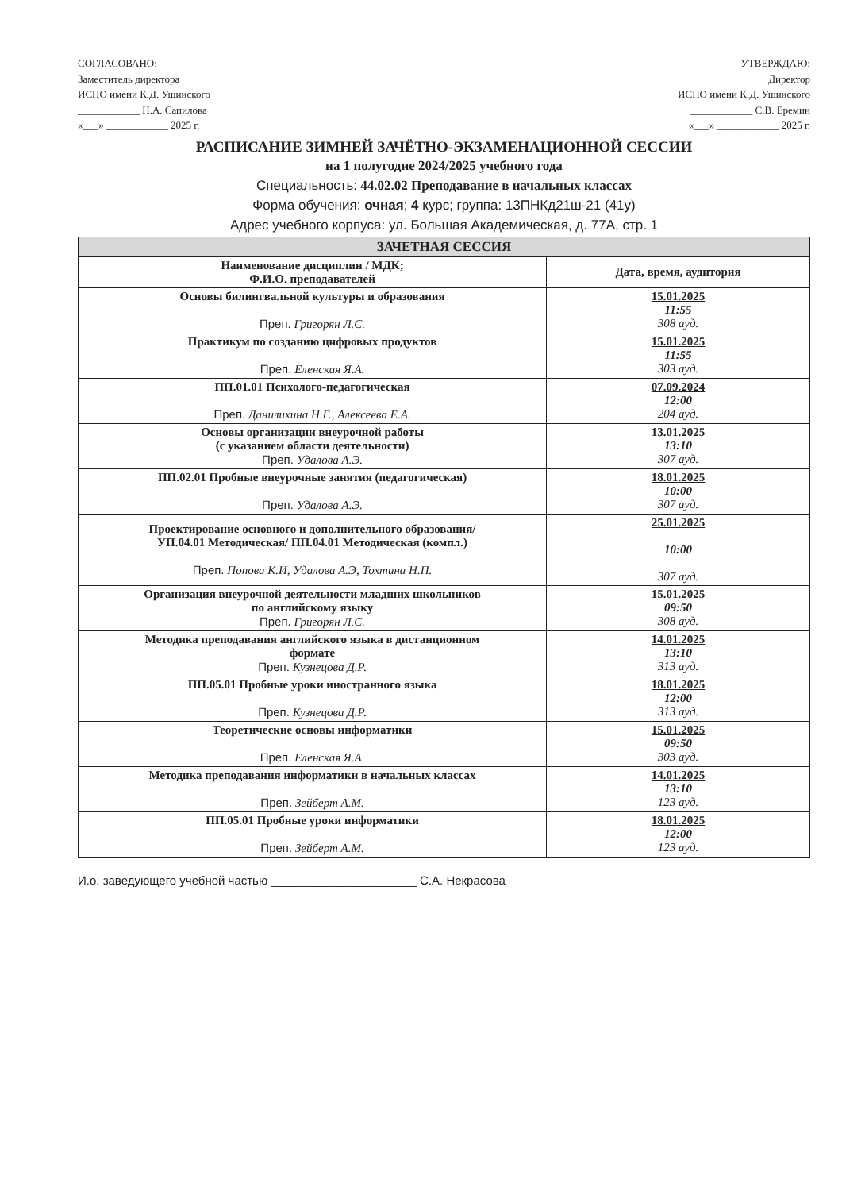СОГЛАСОВАНО:
Заместитель директора
ИСПО имени К.Д. Ушинского
____________ Н.А. Сапилова
«___» ____________ 2025 г.
УТВЕРЖДАЮ:
Директор
ИСПО имени К.Д. Ушинского
____________ С.В. Еремин
«___» ____________ 2025 г.
РАСПИСАНИЕ ЗИМНЕЙ ЗАЧЁТНО-ЭКЗАМЕНАЦИОННОЙ СЕССИИ
на 1 полугодие 2024/2025 учебного года
Специальность: 44.02.02 Преподавание в начальных классах
Форма обучения: очная; 4 курс; группа: 13ПНКд21ш-21 (41у)
Адрес учебного корпуса: ул. Большая Академическая, д. 77А, стр. 1
| ЗАЧЕТНАЯ СЕССИЯ | |
| --- | --- |
| Наименование дисциплин / МДК; Ф.И.О. преподавателей | Дата, время, аудитория |
| Основы билингвальной культуры и образования Преп. Григорян Л.С. | 15.01.2025 11:55 308 ауд. |
| Практикум по созданию цифровых продуктов Преп. Еленская Я.А. | 15.01.2025 11:55 303 ауд. |
| ПП.01.01 Психолого-педагогическая Преп. Данилихина Н.Г., Алексеева Е.А. | 07.09.2024 12:00 204 ауд. |
| Основы организации внеурочной работы (с указанием области деятельности) Преп. Удалова А.Э. | 13.01.2025 13:10 307 ауд. |
| ПП.02.01 Пробные внеурочные занятия (педагогическая) Преп. Удалова А.Э. | 18.01.2025 10:00 307 ауд. |
| Проектирование основного и дополнительного образования/ УП.04.01 Методическая/ ПП.04.01 Методическая (компл.) Преп. Попова К.И, Удалова А.Э, Тохтина Н.П. | 25.01.2025 10:00 307 ауд. |
| Организация внеурочной деятельности младших школьников по английскому языку Преп. Григорян Л.С. | 15.01.2025 09:50 308 ауд. |
| Методика преподавания английского языка в дистанционном формате Преп. Кузнецова Д.Р. | 14.01.2025 13:10 313 ауд. |
| ПП.05.01 Пробные уроки иностранного языка Преп. Кузнецова Д.Р. | 18.01.2025 12:00 313 ауд. |
| Теоретические основы информатики Преп. Еленская Я.А. | 15.01.2025 09:50 303 ауд. |
| Методика преподавания информатики в начальных классах Преп. Зейберт А.М. | 14.01.2025 13:10 123 ауд. |
| ПП.05.01 Пробные уроки информатики Преп. Зейберт А.М. | 18.01.2025 12:00 123 ауд. |
И.о. заведующего учебной частью ______________________ С.А. Некрасова